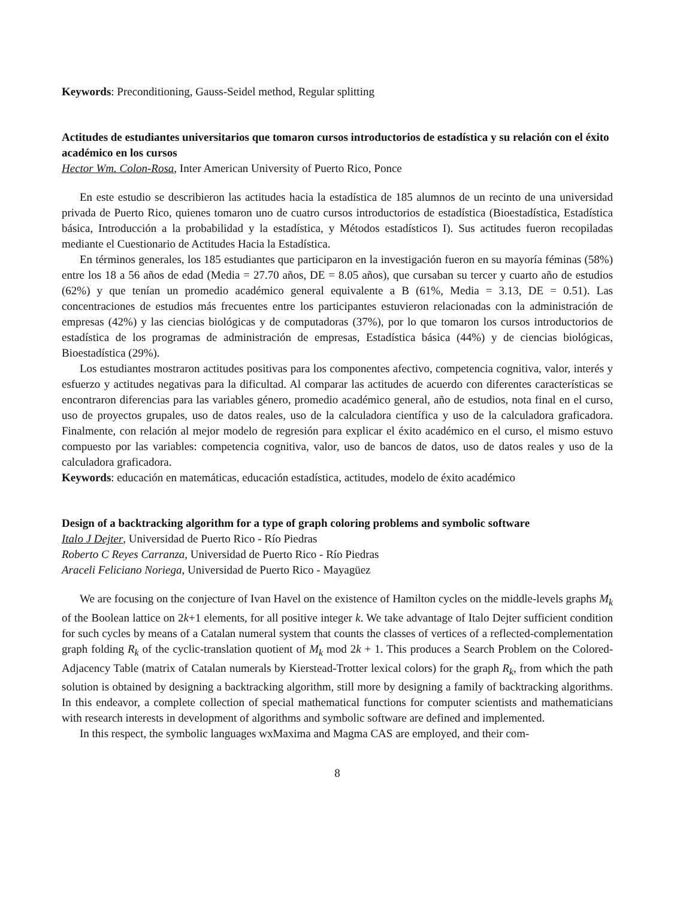Keywords: Preconditioning, Gauss-Seidel method, Regular splitting
Actitudes de estudiantes universitarios que tomaron cursos introductorios de estadística y su relación con el éxito académico en los cursos
Hector Wm. Colon-Rosa, Inter American University of Puerto Rico, Ponce
En este estudio se describieron las actitudes hacia la estadística de 185 alumnos de un recinto de una universidad privada de Puerto Rico, quienes tomaron uno de cuatro cursos introductorios de estadística (Bioestadística, Estadística básica, Introducción a la probabilidad y la estadística, y Métodos estadísticos I). Sus actitudes fueron recopiladas mediante el Cuestionario de Actitudes Hacia la Estadística.
En términos generales, los 185 estudiantes que participaron en la investigación fueron en su mayoría féminas (58%) entre los 18 a 56 años de edad (Media = 27.70 años, DE = 8.05 años), que cursaban su tercer y cuarto año de estudios (62%) y que tenían un promedio académico general equivalente a B (61%, Media = 3.13, DE = 0.51). Las concentraciones de estudios más frecuentes entre los participantes estuvieron relacionadas con la administración de empresas (42%) y las ciencias biológicas y de computadoras (37%), por lo que tomaron los cursos introductorios de estadística de los programas de administración de empresas, Estadística básica (44%) y de ciencias biológicas, Bioestadística (29%).
Los estudiantes mostraron actitudes positivas para los componentes afectivo, competencia cognitiva, valor, interés y esfuerzo y actitudes negativas para la dificultad. Al comparar las actitudes de acuerdo con diferentes características se encontraron diferencias para las variables género, promedio académico general, año de estudios, nota final en el curso, uso de proyectos grupales, uso de datos reales, uso de la calculadora científica y uso de la calculadora graficadora. Finalmente, con relación al mejor modelo de regresión para explicar el éxito académico en el curso, el mismo estuvo compuesto por las variables: competencia cognitiva, valor, uso de bancos de datos, uso de datos reales y uso de la calculadora graficadora.
Keywords: educación en matemáticas, educación estadística, actitudes, modelo de éxito académico
Design of a backtracking algorithm for a type of graph coloring problems and symbolic software
Italo J Dejter, Universidad de Puerto Rico - Río Piedras
Roberto C Reyes Carranza, Universidad de Puerto Rico - Río Piedras
Araceli Feliciano Noriega, Universidad de Puerto Rico - Mayagüez
We are focusing on the conjecture of Ivan Havel on the existence of Hamilton cycles on the middle-levels graphs M<sub>k</sub> of the Boolean lattice on 2k+1 elements, for all positive integer k. We take advantage of Italo Dejter sufficient condition for such cycles by means of a Catalan numeral system that counts the classes of vertices of a reflected-complementation graph folding R<sub>k</sub> of the cyclic-translation quotient of M<sub>k</sub> mod 2k + 1. This produces a Search Problem on the Colored-Adjacency Table (matrix of Catalan numerals by Kierstead-Trotter lexical colors) for the graph R<sub>k</sub>, from which the path solution is obtained by designing a backtracking algorithm, still more by designing a family of backtracking algorithms. In this endeavor, a complete collection of special mathematical functions for computer scientists and mathematicians with research interests in development of algorithms and symbolic software are defined and implemented.
In this respect, the symbolic languages wxMaxima and Magma CAS are employed, and their com-
8